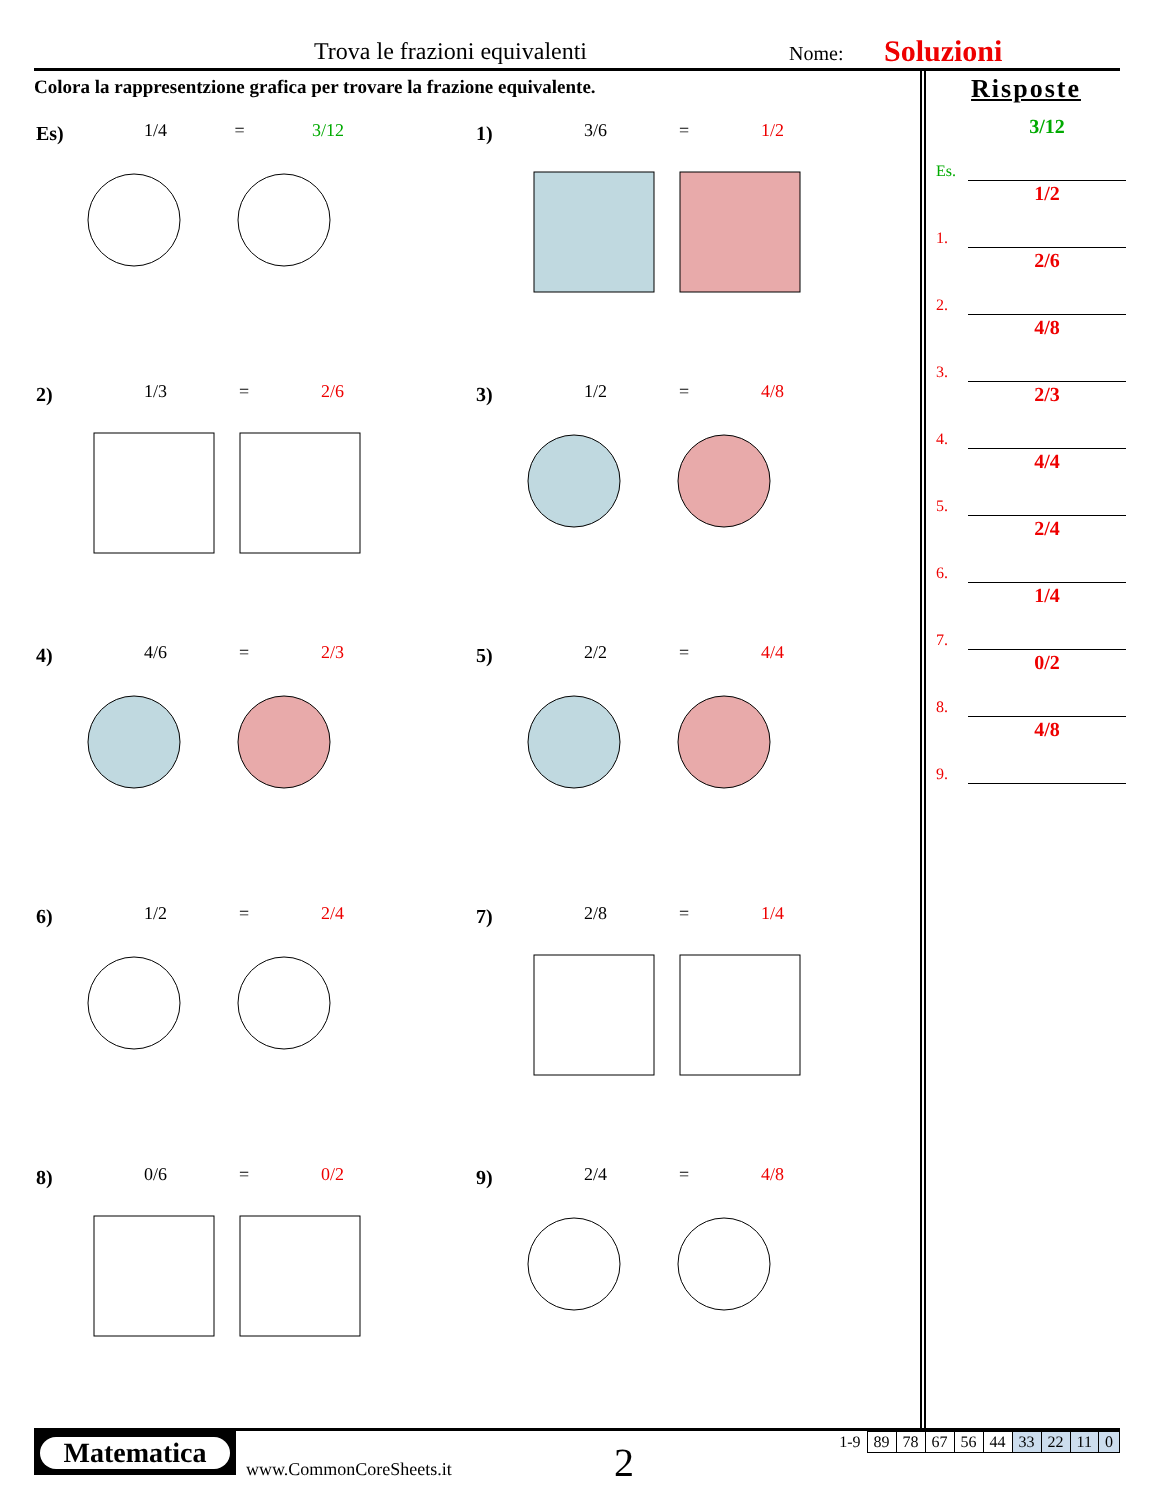Trova le frazioni equivalenti Nome: Soluzioni
Colora la rappresentzione grafica per trovare la frazione equivalente.
Es) 1/4 = 3/12
1) 3/6 = 1/2
2) 1/3 = 2/6
3) 1/2 = 4/8
4) 4/6 = 2/3
5) 2/2 = 4/4
6) 1/2 = 2/4
7) 2/8 = 1/4
8) 0/6 = 0/2
9) 2/4 = 4/8
Risposte
Es.
3/12
1.
1/2
2.
2/6
3.
4/8
4.
2/3
5.
4/4
6.
2/4
7.
1/4
8.
0/2
9.
4/8
Matematica
www.CommonCoreSheets.it 2
| 1-9 | 89 | 78 | 67 | 56 | 44 | 33 | 22 | 11 | 0 |